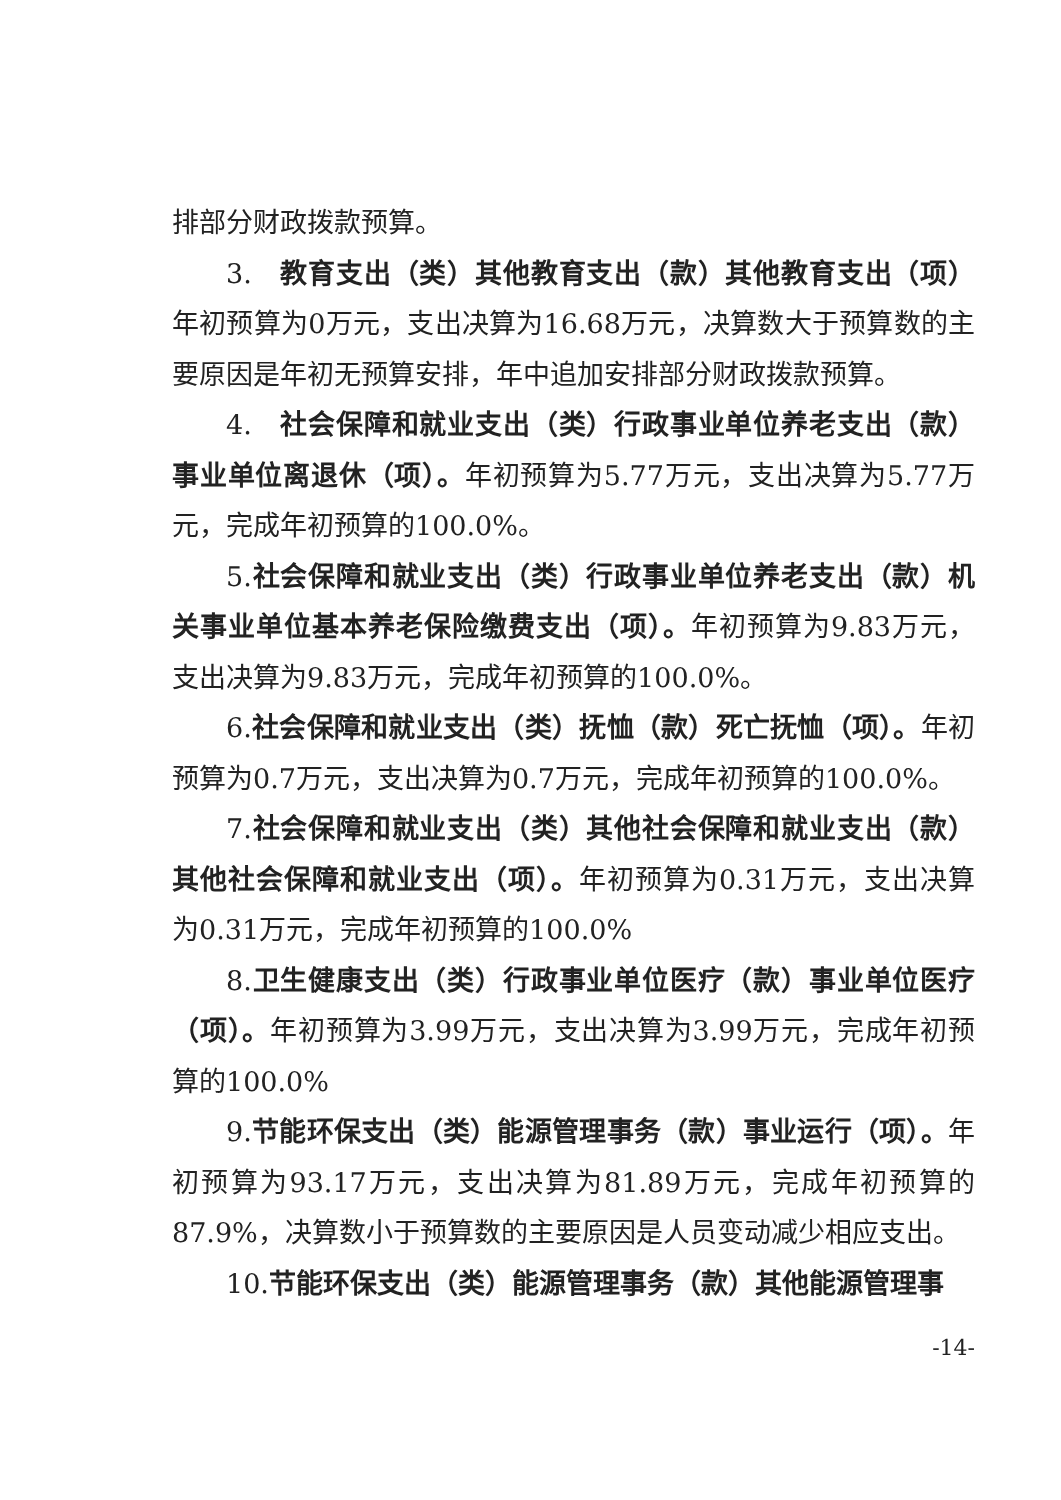排部分财政拨款预算。
3.　教育支出（类）其他教育支出（款）其他教育支出（项）年初预算为0万元，支出决算为16.68万元，决算数大于预算数的主要原因是年初无预算安排，年中追加安排部分财政拨款预算。
4.　社会保障和就业支出（类）行政事业单位养老支出（款）事业单位离退休（项）。年初预算为5.77万元，支出决算为5.77万元，完成年初预算的100.0%。
5.社会保障和就业支出（类）行政事业单位养老支出（款）机关事业单位基本养老保险缴费支出（项）。年初预算为9.83万元，支出决算为9.83万元，完成年初预算的100.0%。
6.社会保障和就业支出（类）抚恤（款）死亡抚恤（项）。年初预算为0.7万元，支出决算为0.7万元，完成年初预算的100.0%。
7.社会保障和就业支出（类）其他社会保障和就业支出（款）其他社会保障和就业支出（项）。年初预算为0.31万元，支出决算为0.31万元，完成年初预算的100.0%
8.卫生健康支出（类）行政事业单位医疗（款）事业单位医疗（项）。年初预算为3.99万元，支出决算为3.99万元，完成年初预算的100.0%
9.节能环保支出（类）能源管理事务（款）事业运行（项）。年初预算为93.17万元，支出决算为81.89万元，完成年初预算的87.9%，决算数小于预算数的主要原因是人员变动减少相应支出。
10.节能环保支出（类）能源管理事务（款）其他能源管理事
-14-